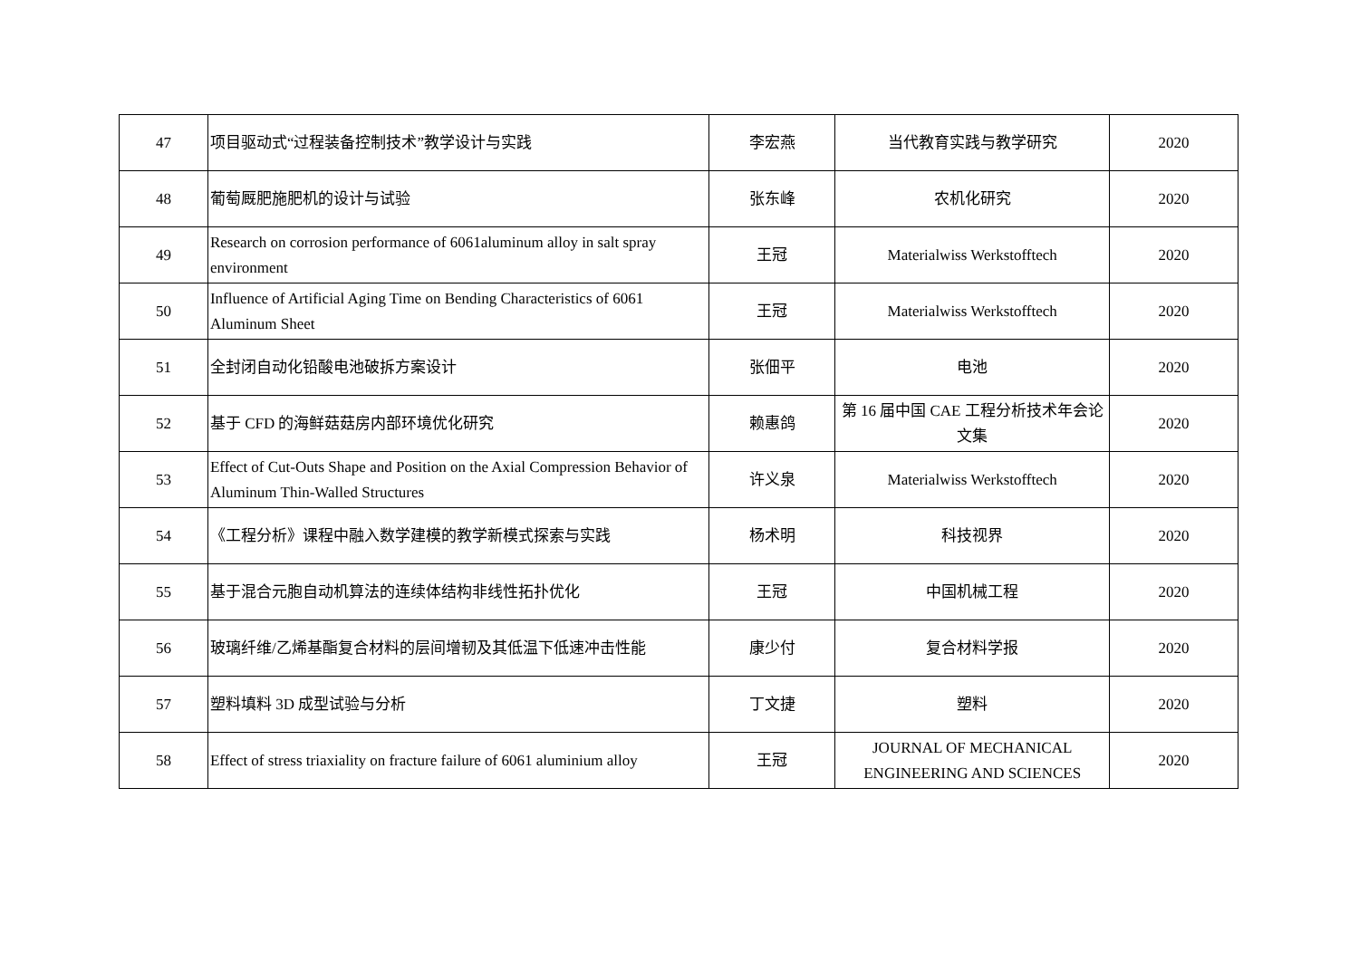| 47 | 项目驱动式“过程装备控制技术”教学设计与实践 | 李宏燕 | 当代教育实践与教学研究 | 2020 |
| 48 | 葡萄厩肥施肥机的设计与试验 | 张东峰 | 农机化研究 | 2020 |
| 49 | Research on corrosion performance of 6061aluminum alloy in salt spray environment | 王冠 | Materialwiss Werkstofftech | 2020 |
| 50 | Influence of Artificial Aging Time on Bending Characteristics of 6061 Aluminum Sheet | 王冠 | Materialwiss Werkstofftech | 2020 |
| 51 | 全封闭自动化铅酸电池破拆方案设计 | 张佃平 | 电池 | 2020 |
| 52 | 基于 CFD 的海鲜菇菇房内部环境优化研究 | 赖惠鸽 | 第 16 届中国 CAE 工程分析技术年会论文集 | 2020 |
| 53 | Effect of Cut-Outs Shape and Position on the Axial Compression Behavior of Aluminum Thin-Walled Structures | 许义泉 | Materialwiss Werkstofftech | 2020 |
| 54 | 《工程分析》课程中融入数学建模的教学新模式探索与实践 | 杨术明 | 科技视界 | 2020 |
| 55 | 基于混合元胞自动机算法的连续体结构非线性拓扑优化 | 王冠 | 中国机械工程 | 2020 |
| 56 | 玻璃纤维/乙烯基酯复合材料的层间增韧及其低温下低速冲击性能 | 康少付 | 复合材料学报 | 2020 |
| 57 | 塑料填料 3D 成型试验与分析 | 丁文捷 | 塑料 | 2020 |
| 58 | Effect of stress triaxiality on fracture failure of 6061 aluminium alloy | 王冠 | JOURNAL OF MECHANICAL ENGINEERING AND SCIENCES | 2020 |